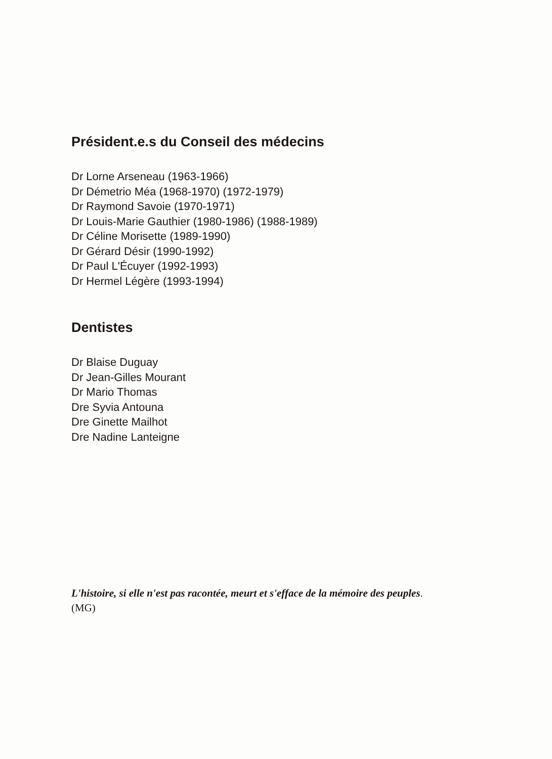Président.e.s du Conseil des médecins
Dr Lorne Arseneau (1963-1966)
Dr Démetrio Méa (1968-1970) (1972-1979)
Dr Raymond Savoie (1970-1971)
Dr Louis-Marie Gauthier (1980-1986) (1988-1989)
Dr Céline Morisette (1989-1990)
Dr Gérard Désir (1990-1992)
Dr Paul L'Écuyer (1992-1993)
Dr Hermel Légère (1993-1994)
Dentistes
Dr Blaise Duguay
Dr Jean-Gilles Mourant
Dr Mario Thomas
Dre Syvia Antouna
Dre Ginette Mailhot
Dre Nadine Lanteigne
L'histoire, si elle n'est pas racontée, meurt et s'efface de la mémoire des peuples.
(MG)